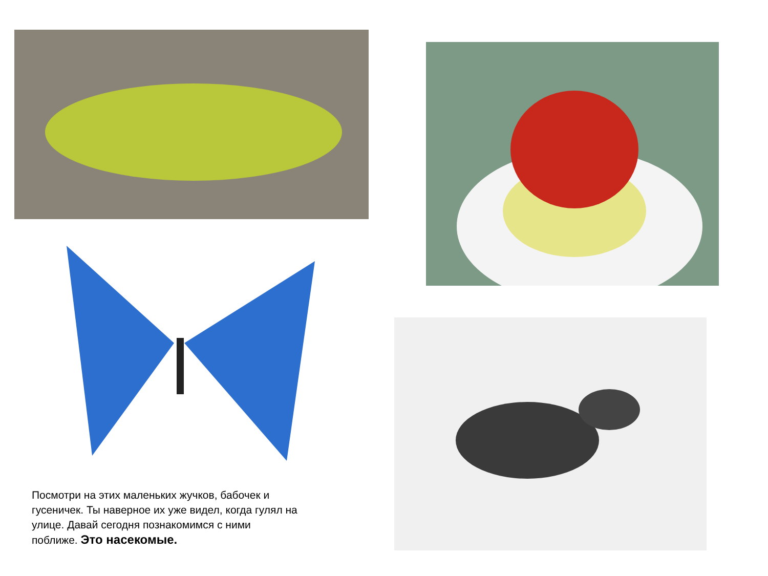Посмотри на этих маленьких жучков, бабочек и гусеничек. Ты наверное их уже видел, когда гулял на улице. Давай сегодня познакомимся с ними поближе. Это насекомые.